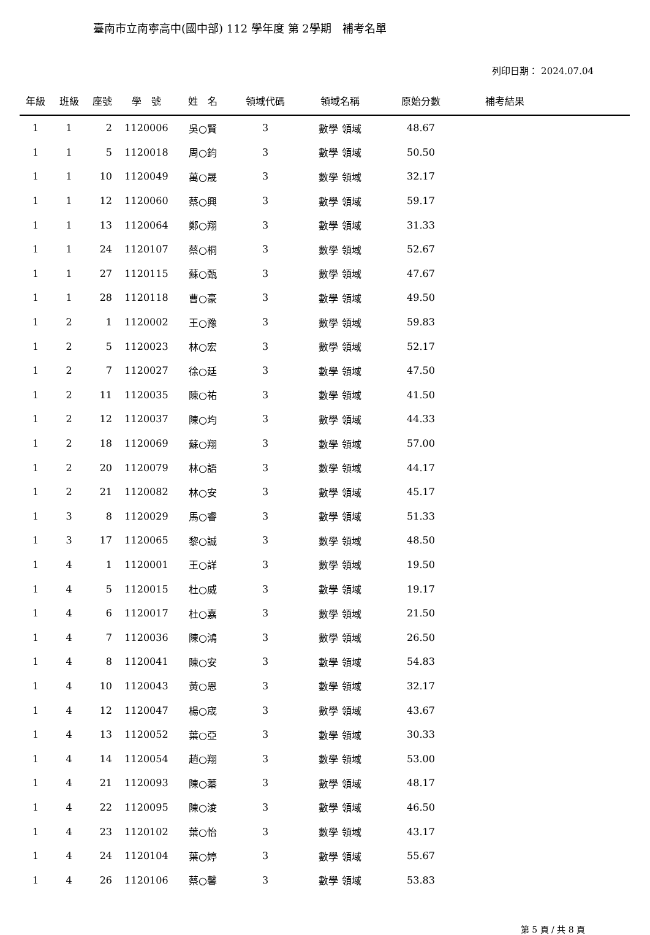臺南市立南寧高中(國中部) 112 學年度 第 2學期　補考名單
列印日期： 2024.07.04
| 年級 | 班級 | 座號 | 學 號 | 姓 名 | 領域代碼 | 領域名稱 | 原始分數 | 補考結果 | |
| --- | --- | --- | --- | --- | --- | --- | --- | --- | --- |
| 1 | 1 | 2 | 1120006 | 吳○賢 | 3 | 數學 領域 | 48.67 | | |
| 1 | 1 | 5 | 1120018 | 周○鈞 | 3 | 數學 領域 | 50.50 | | |
| 1 | 1 | 10 | 1120049 | 萬○晟 | 3 | 數學 領域 | 32.17 | | |
| 1 | 1 | 12 | 1120060 | 蔡○興 | 3 | 數學 領域 | 59.17 | | |
| 1 | 1 | 13 | 1120064 | 鄭○翔 | 3 | 數學 領域 | 31.33 | | |
| 1 | 1 | 24 | 1120107 | 蔡○桐 | 3 | 數學 領域 | 52.67 | | |
| 1 | 1 | 27 | 1120115 | 蘇○甄 | 3 | 數學 領域 | 47.67 | | |
| 1 | 1 | 28 | 1120118 | 曹○豪 | 3 | 數學 領域 | 49.50 | | |
| 1 | 2 | 1 | 1120002 | 王○豫 | 3 | 數學 領域 | 59.83 | | |
| 1 | 2 | 5 | 1120023 | 林○宏 | 3 | 數學 領域 | 52.17 | | |
| 1 | 2 | 7 | 1120027 | 徐○廷 | 3 | 數學 領域 | 47.50 | | |
| 1 | 2 | 11 | 1120035 | 陳○祐 | 3 | 數學 領域 | 41.50 | | |
| 1 | 2 | 12 | 1120037 | 陳○均 | 3 | 數學 領域 | 44.33 | | |
| 1 | 2 | 18 | 1120069 | 蘇○翔 | 3 | 數學 領域 | 57.00 | | |
| 1 | 2 | 20 | 1120079 | 林○語 | 3 | 數學 領域 | 44.17 | | |
| 1 | 2 | 21 | 1120082 | 林○安 | 3 | 數學 領域 | 45.17 | | |
| 1 | 3 | 8 | 1120029 | 馬○睿 | 3 | 數學 領域 | 51.33 | | |
| 1 | 3 | 17 | 1120065 | 黎○誠 | 3 | 數學 領域 | 48.50 | | |
| 1 | 4 | 1 | 1120001 | 王○詳 | 3 | 數學 領域 | 19.50 | | |
| 1 | 4 | 5 | 1120015 | 杜○威 | 3 | 數學 領域 | 19.17 | | |
| 1 | 4 | 6 | 1120017 | 杜○嘉 | 3 | 數學 領域 | 21.50 | | |
| 1 | 4 | 7 | 1120036 | 陳○鴻 | 3 | 數學 領域 | 26.50 | | |
| 1 | 4 | 8 | 1120041 | 陳○安 | 3 | 數學 領域 | 54.83 | | |
| 1 | 4 | 10 | 1120043 | 黃○恩 | 3 | 數學 領域 | 32.17 | | |
| 1 | 4 | 12 | 1120047 | 楊○宬 | 3 | 數學 領域 | 43.67 | | |
| 1 | 4 | 13 | 1120052 | 葉○亞 | 3 | 數學 領域 | 30.33 | | |
| 1 | 4 | 14 | 1120054 | 趙○翔 | 3 | 數學 領域 | 53.00 | | |
| 1 | 4 | 21 | 1120093 | 陳○蓁 | 3 | 數學 領域 | 48.17 | | |
| 1 | 4 | 22 | 1120095 | 陳○淩 | 3 | 數學 領域 | 46.50 | | |
| 1 | 4 | 23 | 1120102 | 葉○怡 | 3 | 數學 領域 | 43.17 | | |
| 1 | 4 | 24 | 1120104 | 葉○婷 | 3 | 數學 領域 | 55.67 | | |
| 1 | 4 | 26 | 1120106 | 蔡○馨 | 3 | 數學 領域 | 53.83 | | |
第 5 頁 / 共 8 頁